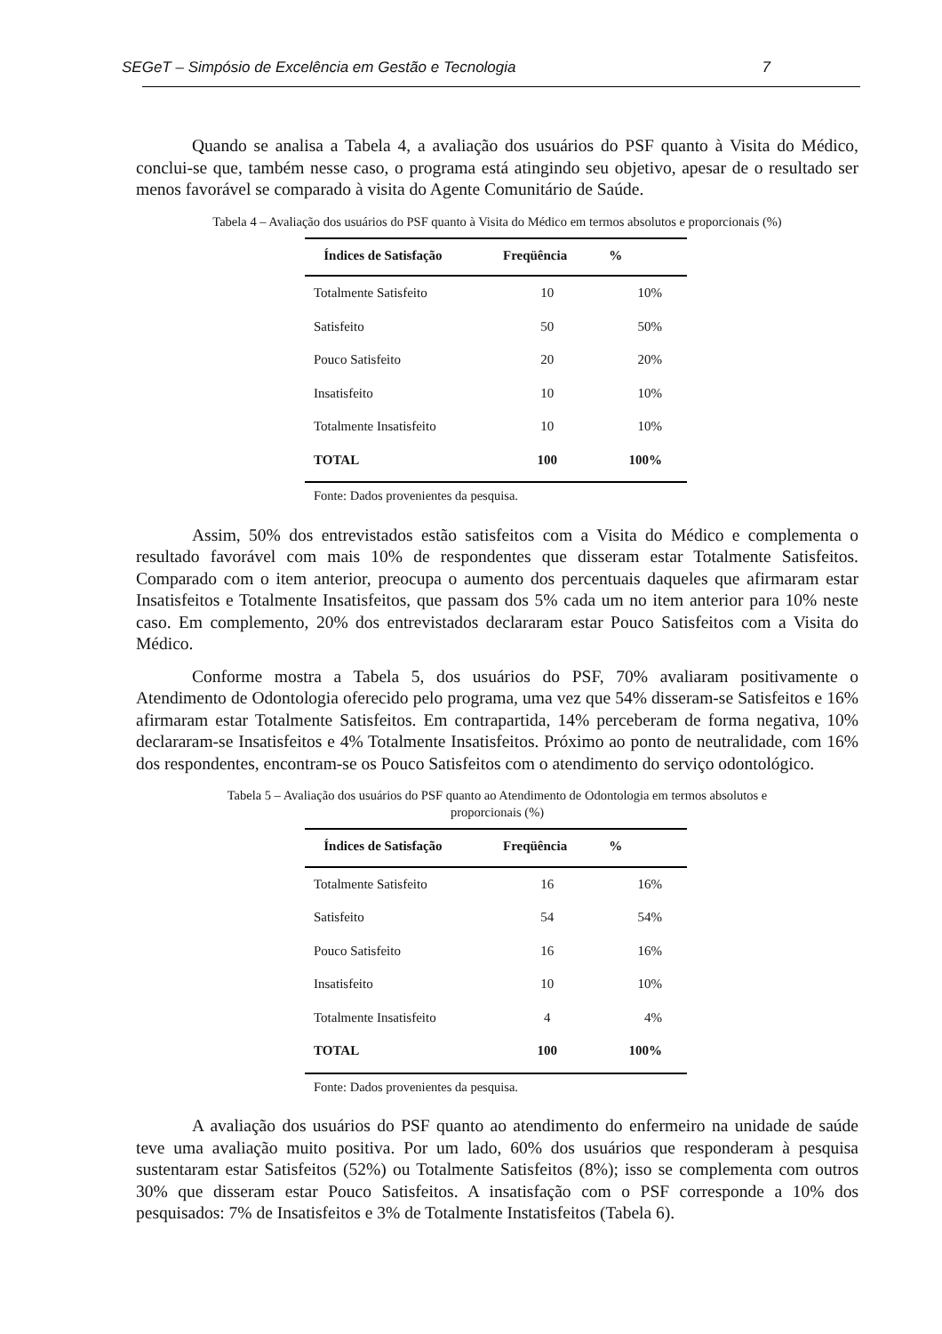SEGeT – Simpósio de Excelência em Gestão e Tecnologia 7
Quando se analisa a Tabela 4, a avaliação dos usuários do PSF quanto à Visita do Médico, conclui-se que, também nesse caso, o programa está atingindo seu objetivo, apesar de o resultado ser menos favorável se comparado à visita do Agente Comunitário de Saúde.
Tabela 4 – Avaliação dos usuários do PSF quanto à Visita do Médico em termos absolutos e proporcionais (%)
| Índices de Satisfação | Freqüência | % |
| --- | --- | --- |
| Totalmente Satisfeito | 10 | 10% |
| Satisfeito | 50 | 50% |
| Pouco Satisfeito | 20 | 20% |
| Insatisfeito | 10 | 10% |
| Totalmente Insatisfeito | 10 | 10% |
| TOTAL | 100 | 100% |
Fonte: Dados provenientes da pesquisa.
Assim, 50% dos entrevistados estão satisfeitos com a Visita do Médico e complementa o resultado favorável com mais 10% de respondentes que disseram estar Totalmente Satisfeitos. Comparado com o item anterior, preocupa o aumento dos percentuais daqueles que afirmaram estar Insatisfeitos e Totalmente Insatisfeitos, que passam dos 5% cada um no item anterior para 10% neste caso. Em complemento, 20% dos entrevistados declararam estar Pouco Satisfeitos com a Visita do Médico.
Conforme mostra a Tabela 5, dos usuários do PSF, 70% avaliaram positivamente o Atendimento de Odontologia oferecido pelo programa, uma vez que 54% disseram-se Satisfeitos e 16% afirmaram estar Totalmente Satisfeitos. Em contrapartida, 14% perceberam de forma negativa, 10% declararam-se Insatisfeitos e 4% Totalmente Insatisfeitos. Próximo ao ponto de neutralidade, com 16% dos respondentes, encontram-se os Pouco Satisfeitos com o atendimento do serviço odontológico.
Tabela 5 – Avaliação dos usuários do PSF quanto ao Atendimento de Odontologia em termos absolutos e
proporcionais (%)
| Índices de Satisfação | Freqüência | % |
| --- | --- | --- |
| Totalmente Satisfeito | 16 | 16% |
| Satisfeito | 54 | 54% |
| Pouco Satisfeito | 16 | 16% |
| Insatisfeito | 10 | 10% |
| Totalmente Insatisfeito | 4 | 4% |
| TOTAL | 100 | 100% |
Fonte: Dados provenientes da pesquisa.
A avaliação dos usuários do PSF quanto ao atendimento do enfermeiro na unidade de saúde teve uma avaliação muito positiva. Por um lado, 60% dos usuários que responderam à pesquisa sustentaram estar Satisfeitos (52%) ou Totalmente Satisfeitos (8%); isso se complementa com outros 30% que disseram estar Pouco Satisfeitos. A insatisfação com o PSF corresponde a 10% dos pesquisados: 7% de Insatisfeitos e 3% de Totalmente Instatisfeitos (Tabela 6).